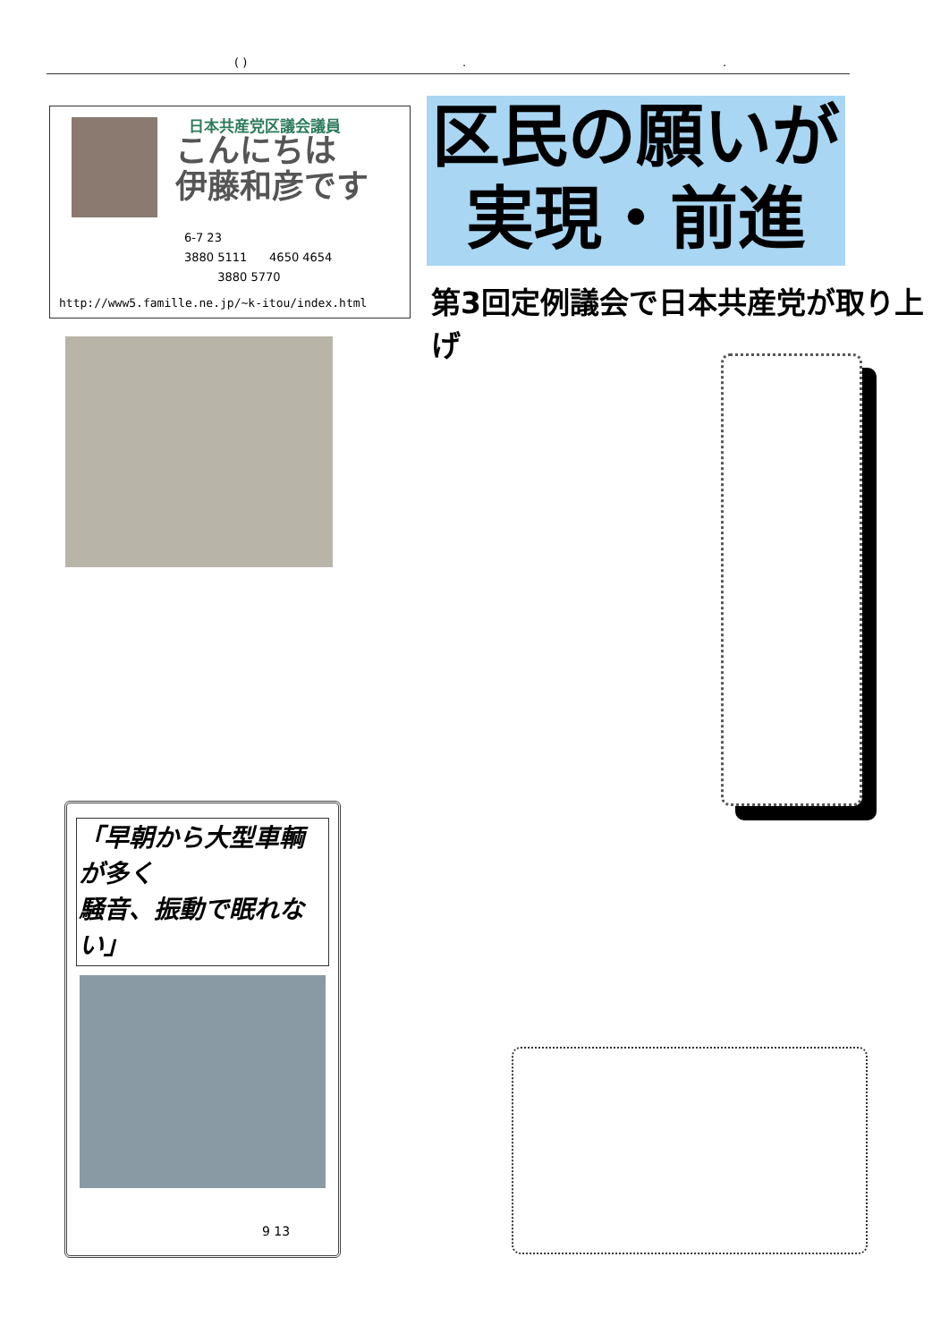( )..
日本共産党区議会議員
こんにちは
伊藤和彦です
6-7 23
3880 5111 4650 4654
3880 5770
http://www5.famille.ne.jp/~k-itou/index.html
区民の願いが
実現・前進
第3回定例議会で日本共産党が取り上げ
「早朝から大型車輌が多く
騒音、振動で眠れない」
9 13